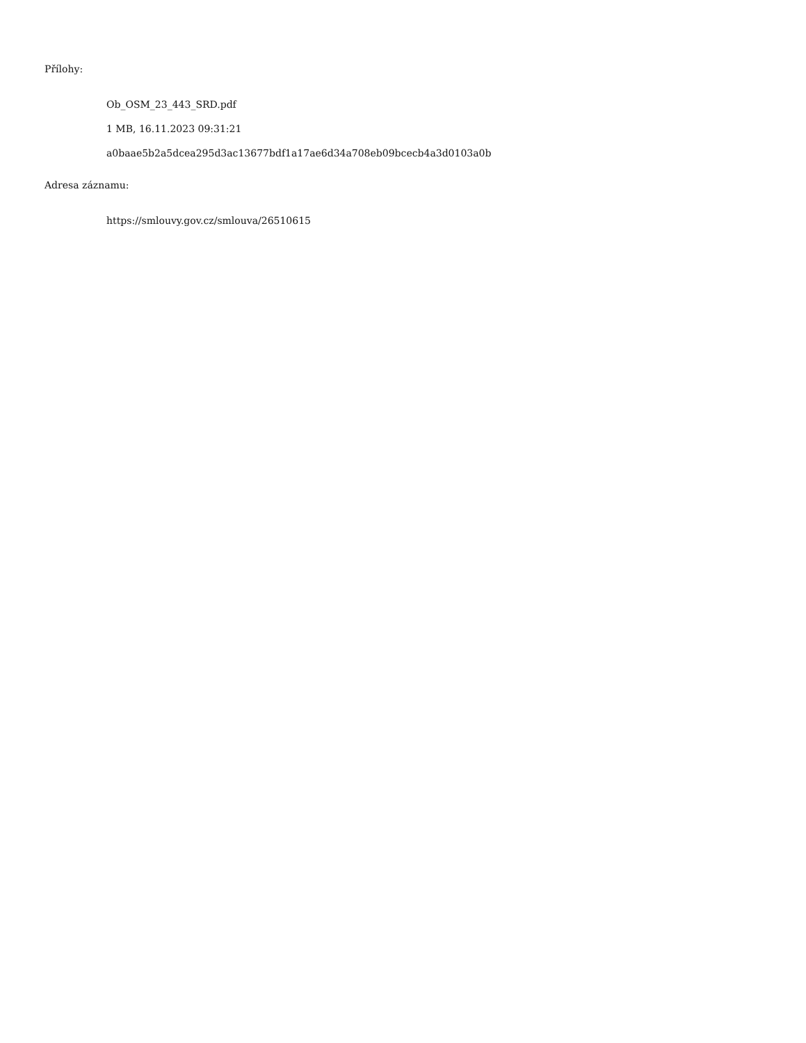Přílohy:
Ob_OSM_23_443_SRD.pdf
1 MB, 16.11.2023 09:31:21
a0baae5b2a5dcea295d3ac13677bdf1a17ae6d34a708eb09bcecb4a3d0103a0b
Adresa záznamu:
https://smlouvy.gov.cz/smlouva/26510615